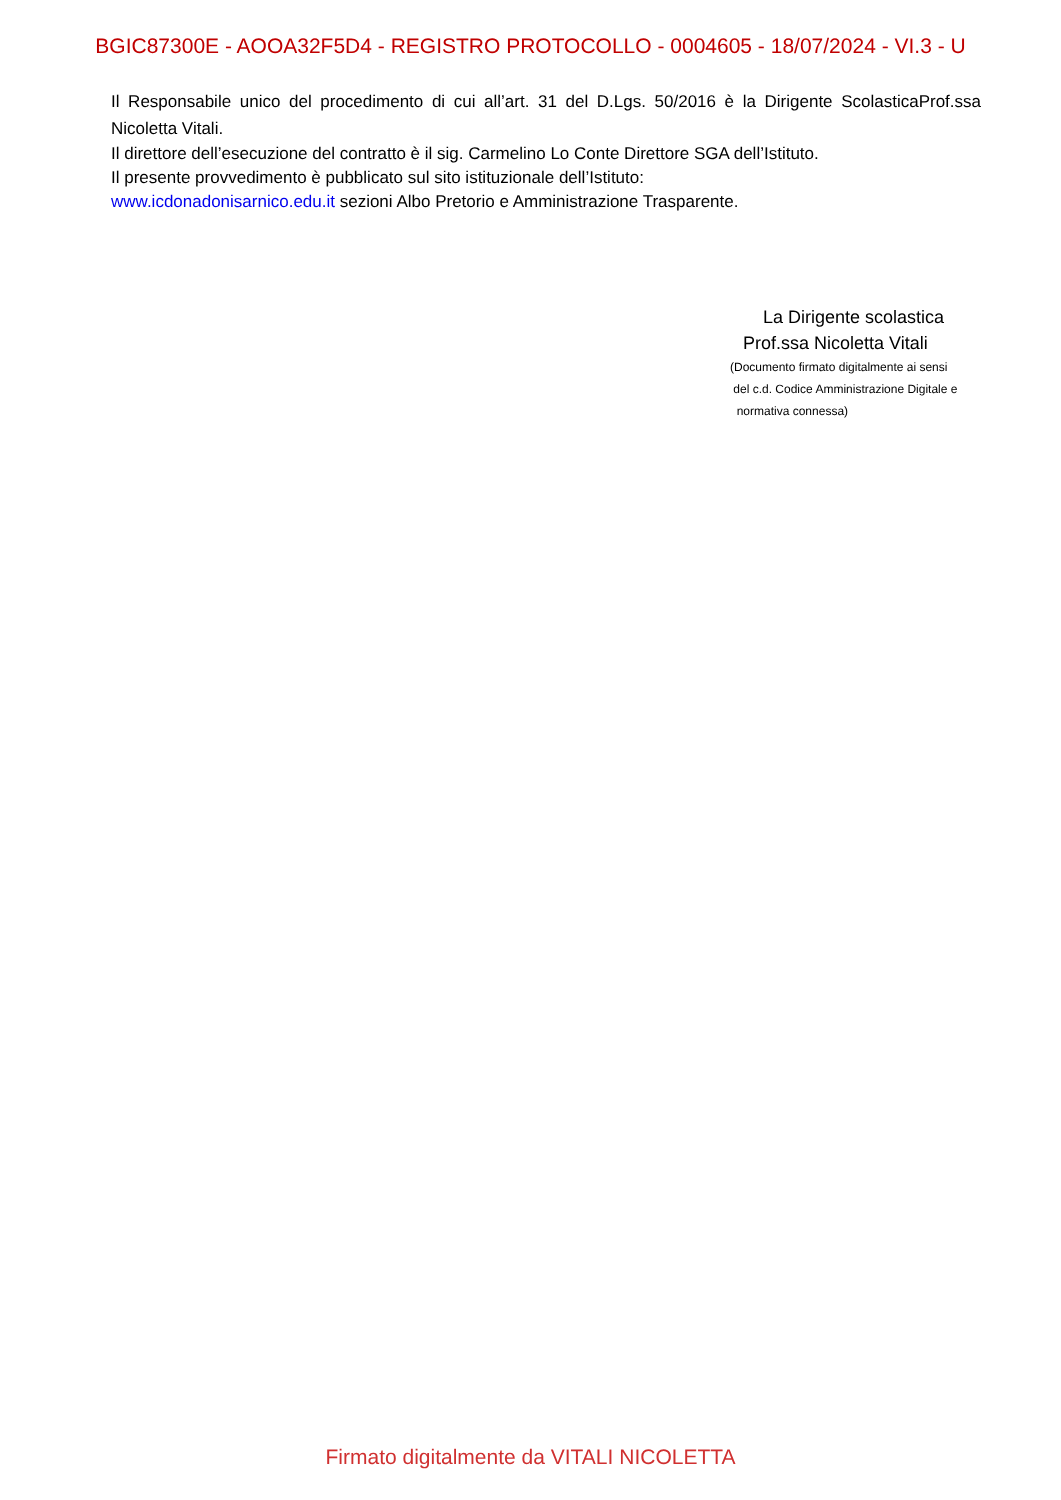BGIC87300E - AOOA32F5D4 - REGISTRO PROTOCOLLO - 0004605 - 18/07/2024 - VI.3 - U
Il Responsabile unico del procedimento di cui all’art. 31 del D.Lgs. 50/2016 è la Dirigente ScolasticaProf.ssa Nicoletta Vitali.
Il direttore dell’esecuzione del contratto è il sig. Carmelino Lo Conte Direttore SGA dell’Istituto.
Il presente provvedimento è pubblicato sul sito istituzionale dell’Istituto:
www.icdonadonisarnico.edu.it sezioni Albo Pretorio e Amministrazione Trasparente.
La Dirigente scolastica
Prof.ssa Nicoletta Vitali
(Documento firmato digitalmente ai sensi
del c.d. Codice Amministrazione Digitale e
normativa connessa)
Firmato digitalmente da VITALI NICOLETTA